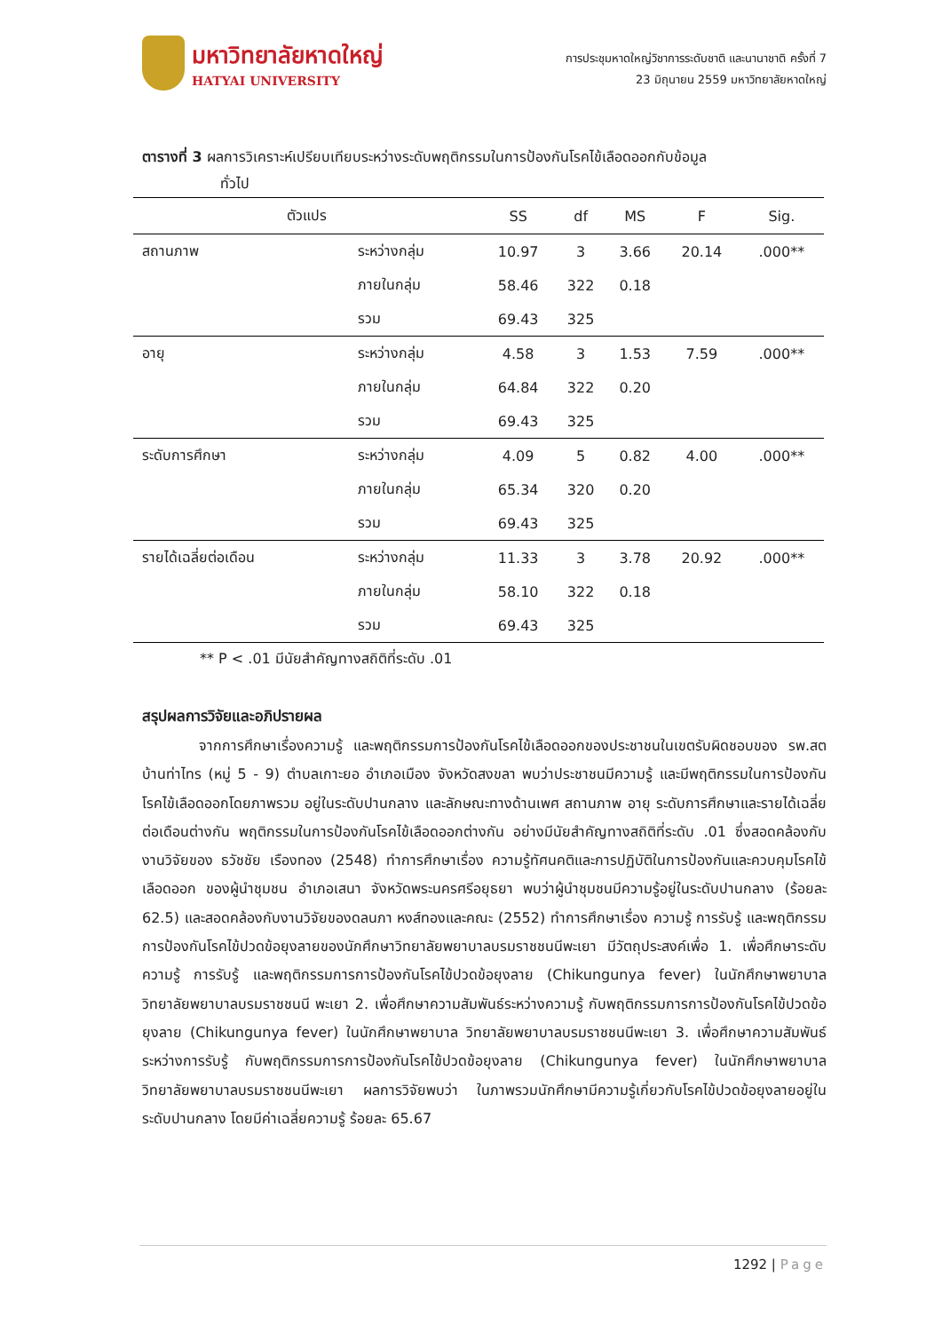มหาวิทยาลัยหาดใหญ่
HATYAI UNIVERSITY
การประชุมหาดใหญ่วิชาการระดับชาติ และนานาชาติ ครั้งที่ 7
23 มิถุนายน 2559 มหาวิทยาลัยหาดใหญ่
ตารางที่ 3 ผลการวิเคราะห์เปรียบเทียบระหว่างระดับพฤติกรรมในการป้องกันโรคไข้เลือดออกกับข้อมูล
ทั่วไป
| ตัวแปร | | SS | df | MS | F | Sig. |
| --- | --- | --- | --- | --- | --- | --- |
| สถานภาพ | ระหว่างกลุ่ม | 10.97 | 3 | 3.66 | 20.14 | .000** |
| | ภายในกลุ่ม | 58.46 | 322 | 0.18 | | |
| | รวม | 69.43 | 325 | | | |
| อายุ | ระหว่างกลุ่ม | 4.58 | 3 | 1.53 | 7.59 | .000** |
| | ภายในกลุ่ม | 64.84 | 322 | 0.20 | | |
| | รวม | 69.43 | 325 | | | |
| ระดับการศึกษา | ระหว่างกลุ่ม | 4.09 | 5 | 0.82 | 4.00 | .000** |
| | ภายในกลุ่ม | 65.34 | 320 | 0.20 | | |
| | รวม | 69.43 | 325 | | | |
| รายได้เฉลี่ยต่อเดือน | ระหว่างกลุ่ม | 11.33 | 3 | 3.78 | 20.92 | .000** |
| | ภายในกลุ่ม | 58.10 | 322 | 0.18 | | |
| | รวม | 69.43 | 325 | | | |
** P < .01 มีนัยสำคัญทางสถิติที่ระดับ .01
สรุปผลการวิจัยและอภิปรายผล
จากการศึกษาเรื่องความรู้ และพฤติกรรมการป้องกันโรคไข้เลือดออกของประชาชนในเขตรับผิดชอบของ รพ.สต บ้านท่าไทร (หมู่ 5 - 9) ตำบลเกาะยอ อำเภอเมือง จังหวัดสงขลา พบว่าประชาชนมีความรู้ และมีพฤติกรรมในการป้องกันโรคไข้เลือดออกโดยภาพรวม อยู่ในระดับปานกลาง และลักษณะทางด้านเพศ สถานภาพ อายุ ระดับการศึกษาและรายได้เฉลี่ยต่อเดือนต่างกัน พฤติกรรมในการป้องกันโรคไข้เลือดออกต่างกัน อย่างมีนัยสำคัญทางสถิติที่ระดับ .01 ซึ่งสอดคล้องกับงานวิจัยของ ธวัชชัย เรืองทอง (2548) ทำการศึกษาเรื่อง ความรู้ทัศนคติและการปฏิบัติในการป้องกันและควบคุมโรคไข้เลือดออก ของผู้นำชุมชน อำเภอเสนา จังหวัดพระนครศรีอยุธยา พบว่าผู้นำชุมชนมีความรู้อยู่ในระดับปานกลาง (ร้อยละ 62.5) และสอดคล้องกับงานวิจัยของดลนภา หงส์ทองและคณะ (2552) ทำการศึกษาเรื่อง ความรู้ การรับรู้ และพฤติกรรมการป้องกันโรคไข้ปวดข้อยุงลายของนักศึกษาวิทยาลัยพยาบาลบรมราชชนนีพะเยา มีวัตถุประสงค์เพื่อ 1. เพื่อศึกษาระดับ ความรู้ การรับรู้ และพฤติกรรมการการป้องกันโรคไข้ปวดข้อยุงลาย (Chikungunya fever) ในนักศึกษาพยาบาล วิทยาลัยพยาบาลบรมราชชนนี พะเยา 2. เพื่อศึกษาความสัมพันธ์ระหว่างความรู้ กับพฤติกรรมการการป้องกันโรคไข้ปวดข้อยุงลาย (Chikungunya fever) ในนักศึกษาพยาบาล วิทยาลัยพยาบาลบรมราชชนนีพะเยา 3. เพื่อศึกษาความสัมพันธ์ระหว่างการรับรู้ กับพฤติกรรมการการป้องกันโรคไข้ปวดข้อยุงลาย (Chikungunya fever) ในนักศึกษาพยาบาล วิทยาลัยพยาบาลบรมราชชนนีพะเยา ผลการวิจัยพบว่า ในภาพรวมนักศึกษามีความรู้เกี่ยวกับโรคไข้ปวดข้อยุงลายอยู่ในระดับปานกลาง โดยมีค่าเฉลี่ยความรู้ ร้อยละ 65.67
1292 | Page